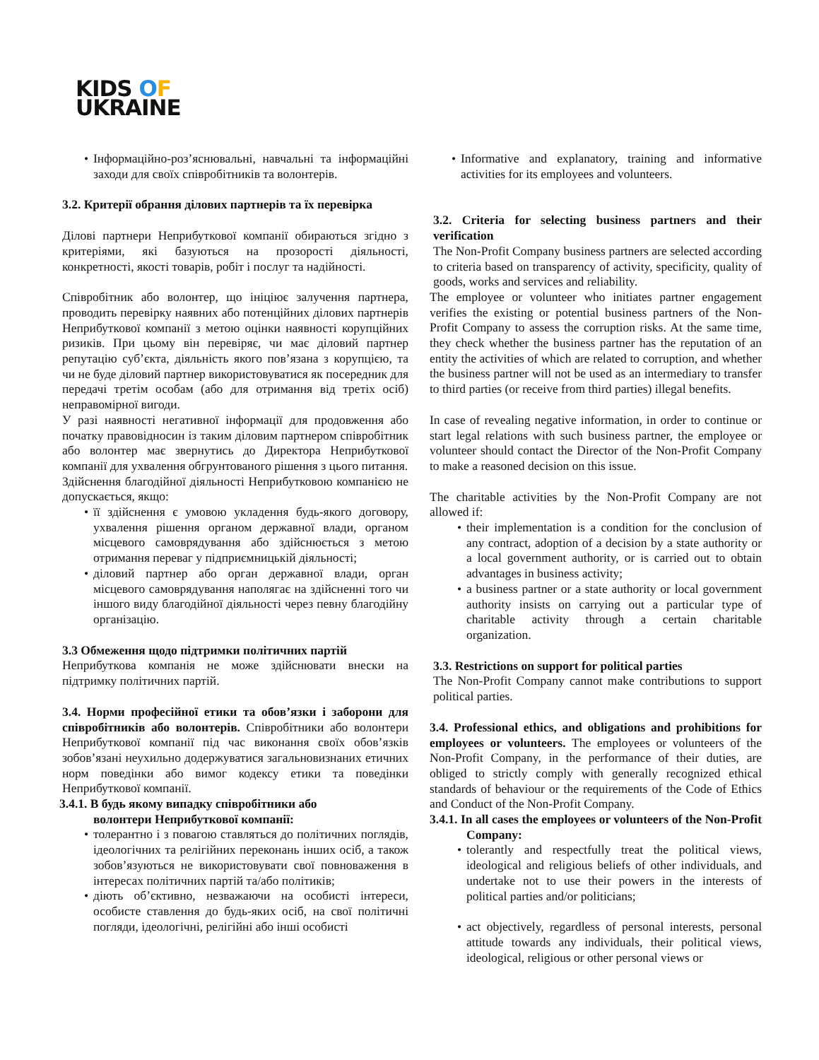KIDS OF
UKRAINE
• Інформаційно-роз’яснювальні, навчальні та інформаційні заходи для своїх співробітників та волонтерів.
3.2. Критерії обрання ділових партнерів та їх перевірка
Ділові партнери Неприбуткової компанії обираються згідно з критеріями, які базуються на прозорості діяльності, конкретності, якості товарів, робіт і послуг та надійності.
Співробітник або волонтер, що ініціює залучення партнера, проводить перевірку наявних або потенційних ділових партнерів Неприбуткової компанії з метою оцінки наявності корупційних ризиків. При цьому він перевіряє, чи має діловий партнер репутацію суб’єкта, діяльність якого пов’язана з корупцією, та чи не буде діловий партнер використовуватися як посередник для передачі третім особам (або для отримання від третіх осіб) неправомірної вигоди.
У разі наявності негативної інформації для продовження або початку правовідносин із таким діловим партнером співробітник або волонтер має звернутись до Директора Неприбуткової компанії для ухвалення обгрунтованого рішення з цього питання.
Здійснення благодійної діяльності Неприбутковою компанією не допускається, якщо:
• її здійснення є умовою укладення будь-якого договору, ухвалення рішення органом державної влади, органом місцевого самоврядування або здійснюється з метою отримання переваг у підприємницькій діяльності;
• діловий партнер або орган державної влади, орган місцевого самоврядування наполягає на здійсненні того чи іншого виду благодійної діяльності через певну благодійну організацію.
3.3 Обмеження щодо підтримки політичних партій
Неприбуткова компанія не може здійснювати внески на підтримку політичних партій.
3.4. Норми професійної етики та обов’язки і заборони для співробітників або волонтерів. Співробітники або волонтери Неприбуткової компанії під час виконання своїх обов’язків зобов’язані неухильно додержуватися загальновизнаних етичних норм поведінки або вимог кодексу етики та поведінки Неприбуткової компанії.
3.4.1. В будь якому випадку співробітники або
волонтери Неприбуткової компанії:
• толерантно і з повагою ставляться до політичних поглядів, ідеологічних та релігійних переконань інших осіб, а також зобов’язуються не використовувати свої повноваження в інтересах політичних партій та/або політиків;
• діють об’єктивно, незважаючи на особисті інтереси, особисте ставлення до будь-яких осіб, на свої політичні погляди, ідеологічні, релігійні або інші особисті
• Informative and explanatory, training and informative activities for its employees and volunteers.
3.2. Criteria for selecting business partners and their verification
The Non-Profit Company business partners are selected according to criteria based on transparency of activity, specificity, quality of goods, works and services and reliability.
The employee or volunteer who initiates partner engagement verifies the existing or potential business partners of the Non-Profit Company to assess the corruption risks. At the same time, they check whether the business partner has the reputation of an entity the activities of which are related to corruption, and whether the business partner will not be used as an intermediary to transfer to third parties (or receive from third parties) illegal benefits.
In case of revealing negative information, in order to continue or start legal relations with such business partner, the employee or volunteer should contact the Director of the Non-Profit Company to make a reasoned decision on this issue.
The charitable activities by the Non-Profit Company are not allowed if:
• their implementation is a condition for the conclusion of any contract, adoption of a decision by a state authority or a local government authority, or is carried out to obtain advantages in business activity;
• a business partner or a state authority or local government authority insists on carrying out a particular type of charitable activity through a certain charitable organization.
3.3. Restrictions on support for political parties
The Non-Profit Company cannot make contributions to support political parties.
3.4. Professional ethics, and obligations and prohibitions for employees or volunteers. The employees or volunteers of the Non-Profit Company, in the performance of their duties, are obliged to strictly comply with generally recognized ethical standards of behaviour or the requirements of the Code of Ethics and Conduct of the Non-Profit Company.
3.4.1. In all cases the employees or volunteers of the Non-Profit Company:
• tolerantly and respectfully treat the political views, ideological and religious beliefs of other individuals, and undertake not to use their powers in the interests of political parties and/or politicians;
• act objectively, regardless of personal interests, personal attitude towards any individuals, their political views, ideological, religious or other personal views or